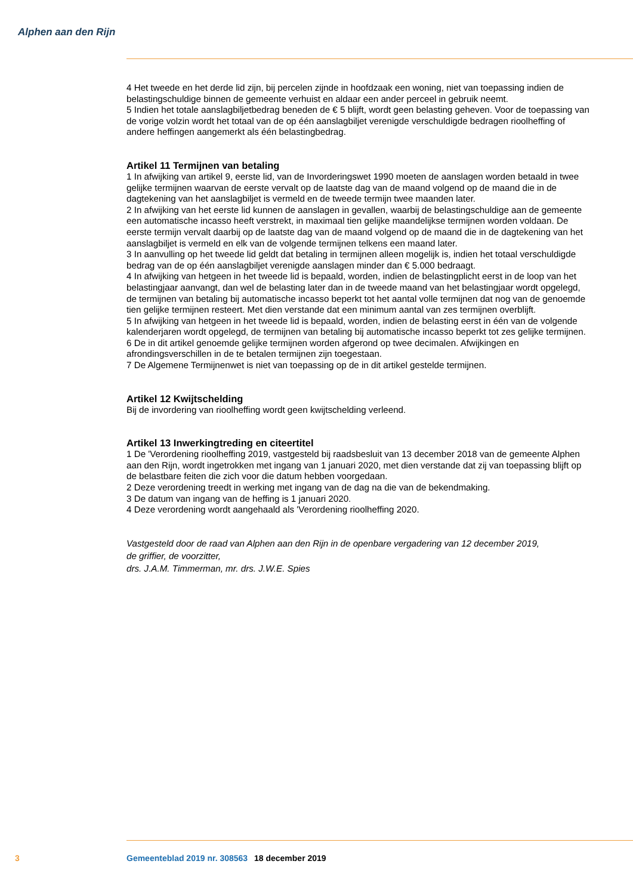Alphen aan den Rijn
4 Het tweede en het derde lid zijn, bij percelen zijnde in hoofdzaak een woning, niet van toepassing indien de belastingschuldige binnen de gemeente verhuist en aldaar een ander perceel in gebruik neemt.
5 Indien het totale aanslagbiljetbedrag beneden de € 5 blijft, wordt geen belasting geheven. Voor de toepassing van de vorige volzin wordt het totaal van de op één aanslagbiljet verenigde verschuldigde bedragen rioolheffing of andere heffingen aangemerkt als één belastingbedrag.
Artikel 11 Termijnen van betaling
1 In afwijking van artikel 9, eerste lid, van de Invorderingswet 1990 moeten de aanslagen worden betaald in twee gelijke termijnen waarvan de eerste vervalt op de laatste dag van de maand volgend op de maand die in de dagtekening van het aanslagbiljet is vermeld en de tweede termijn twee maanden later.
2 In afwijking van het eerste lid kunnen de aanslagen in gevallen, waarbij de belastingschuldige aan de gemeente een automatische incasso heeft verstrekt, in maximaal tien gelijke maandelijkse termijnen worden voldaan. De eerste termijn vervalt daarbij op de laatste dag van de maand volgend op de maand die in de dagtekening van het aanslagbiljet is vermeld en elk van de volgende termijnen telkens een maand later.
3 In aanvulling op het tweede lid geldt dat betaling in termijnen alleen mogelijk is, indien het totaal verschuldigde bedrag van de op één aanslagbiljet verenigde aanslagen minder dan € 5.000 bedraagt.
4 In afwijking van hetgeen in het tweede lid is bepaald, worden, indien de belastingplicht eerst in de loop van het belastingjaar aanvangt, dan wel de belasting later dan in de tweede maand van het belastingjaar wordt opgelegd, de termijnen van betaling bij automatische incasso beperkt tot het aantal volle termijnen dat nog van de genoemde tien gelijke termijnen resteert. Met dien verstande dat een minimum aantal van zes termijnen overblijft.
5 In afwijking van hetgeen in het tweede lid is bepaald, worden, indien de belasting eerst in één van de volgende kalenderjaren wordt opgelegd, de termijnen van betaling bij automatische incasso beperkt tot zes gelijke termijnen.
6 De in dit artikel genoemde gelijke termijnen worden afgerond op twee decimalen. Afwijkingen en afrondingsverschillen in de te betalen termijnen zijn toegestaan.
7 De Algemene Termijnenwet is niet van toepassing op de in dit artikel gestelde termijnen.
Artikel 12 Kwijtschelding
Bij de invordering van rioolheffing wordt geen kwijtschelding verleend.
Artikel 13 Inwerkingtreding en citeertitel
1 De 'Verordening rioolheffing 2019, vastgesteld bij raadsbesluit van 13 december 2018 van de gemeente Alphen aan den Rijn, wordt ingetrokken met ingang van 1 januari 2020, met dien verstande dat zij van toepassing blijft op de belastbare feiten die zich voor die datum hebben voorgedaan.
2 Deze verordening treedt in werking met ingang van de dag na die van de bekendmaking.
3 De datum van ingang van de heffing is 1 januari 2020.
4 Deze verordening wordt aangehaald als 'Verordening rioolheffing 2020.
Vastgesteld door de raad van Alphen aan den Rijn in de openbare vergadering van 12 december 2019,
de griffier, de voorzitter,
drs. J.A.M. Timmerman, mr. drs. J.W.E. Spies
3 Gemeenteblad 2019 nr. 308563 18 december 2019